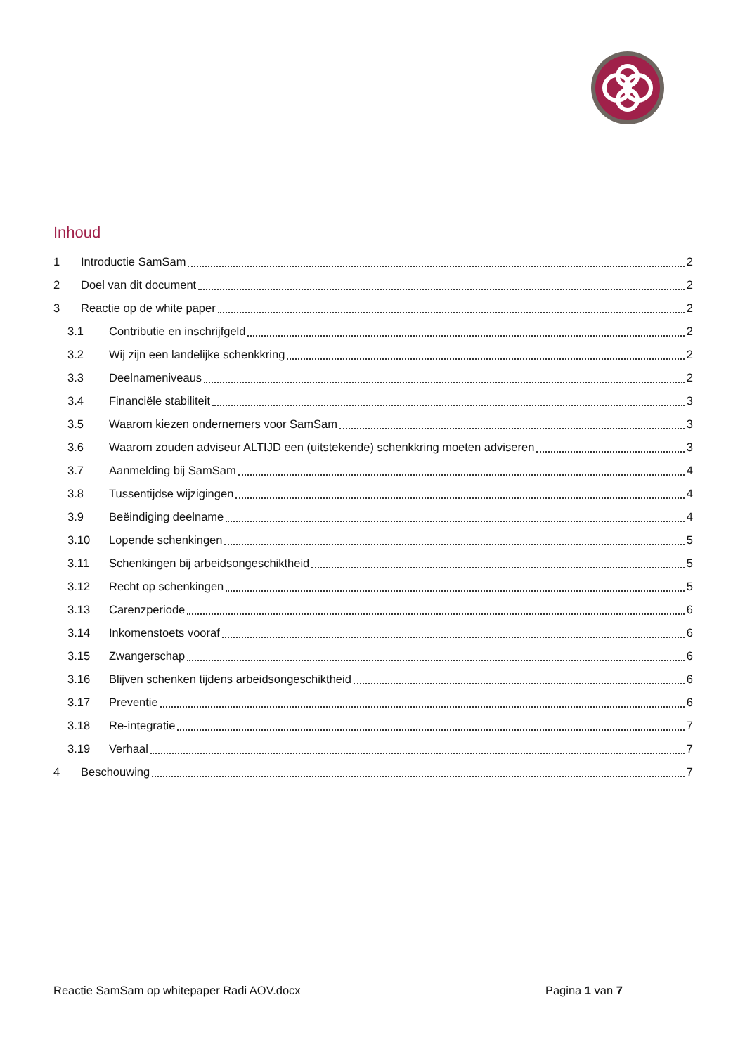Inhoud
1 Introductie SamSam 2
2 Doel van dit document 2
3 Reactie op de white paper 2
3.1 Contributie en inschrijfgeld 2
3.2 Wij zijn een landelijke schenkkring 2
3.3 Deelnameniveaus 2
3.4 Financiële stabiliteit 3
3.5 Waarom kiezen ondernemers voor SamSam 3
3.6 Waarom zouden adviseur ALTIJD een (uitstekende) schenkkring moeten adviseren 3
3.7 Aanmelding bij SamSam 4
3.8 Tussentijdse wijzigingen 4
3.9 Beëindiging deelname 4
3.10 Lopende schenkingen 5
3.11 Schenkingen bij arbeidsongeschiktheid 5
3.12 Recht op schenkingen 5
3.13 Carenzperiode 6
3.14 Inkomenstoets vooraf 6
3.15 Zwangerschap 6
3.16 Blijven schenken tijdens arbeidsongeschiktheid 6
3.17 Preventie 6
3.18 Re-integratie 7
3.19 Verhaal 7
4 Beschouwing 7
Reactie SamSam op whitepaper Radi AOV.docx Pagina 1 van 7